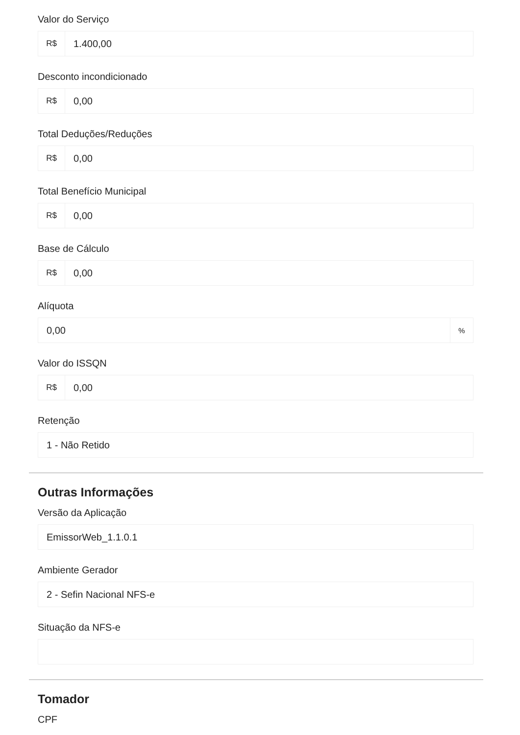Valor do Serviço
R$
1.400,00
Desconto incondicionado
R$
0,00
Total Deduções/Reduções
R$
0,00
Total Benefício Municipal
R$
0,00
Base de Cálculo
R$
0,00
Alíquota
0,00
%
Valor do ISSQN
R$
0,00
Retenção
1 - Não Retido
Outras Informações
Versão da Aplicação
EmissorWeb_1.1.0.1
Ambiente Gerador
2 - Sefin Nacional NFS-e
Situação da NFS-e
Tomador
CPF